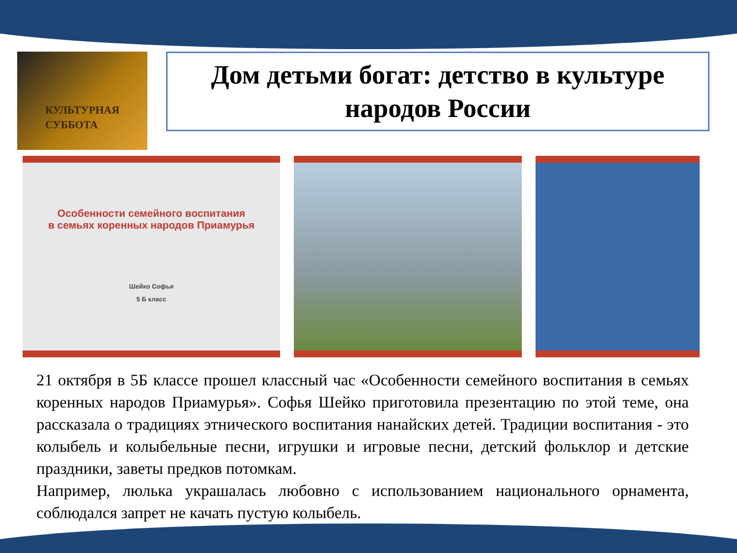КУЛЬТУРНАЯ
СУББОТА
Дом детьми богат: детство в культуре народов России
Особенности семейного воспитания
в семьях коренных народов Приамурья
Шейко Софья
5 Б класс
21 октября в 5Б классе прошел классный час «Особенности семейного воспитания в семьях коренных народов Приамурья». Софья Шейко приготовила презентацию по этой теме, она рассказала о традициях этнического воспитания нанайских детей. Традиции воспитания - это колыбель и колыбельные песни, игрушки и игровые песни, детский фольклор и детские праздники, заветы предков потомкам.
Например, люлька украшалась любовно с использованием национального орнамента, соблюдался запрет не качать пустую колыбель.